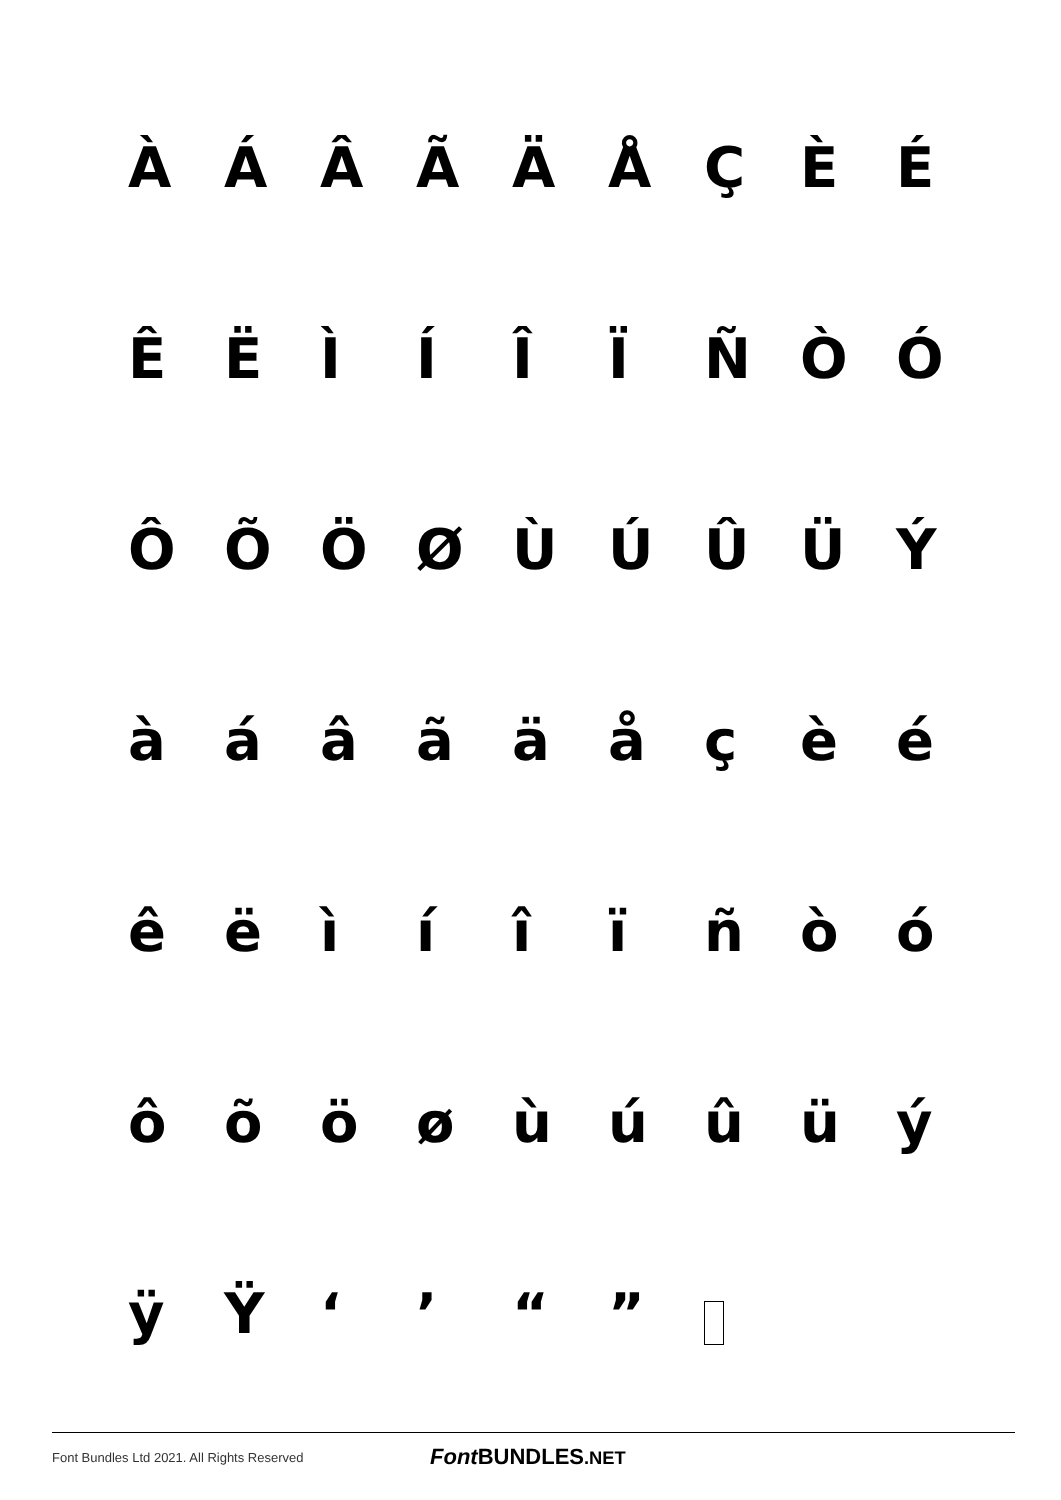ÀÁÂÃÄÅÇÈÉ
ÊËÌÍÎÏÑÒÓ
ÔÕÖØÙÚÛÜÝ
àáâãäåçèé
êëìíîïñòó
ôõöøùúûüý
ÿŸ ‘’ “”
Font Bundles Ltd 2021. All Rights Reserved
Font BUNDLES.NET